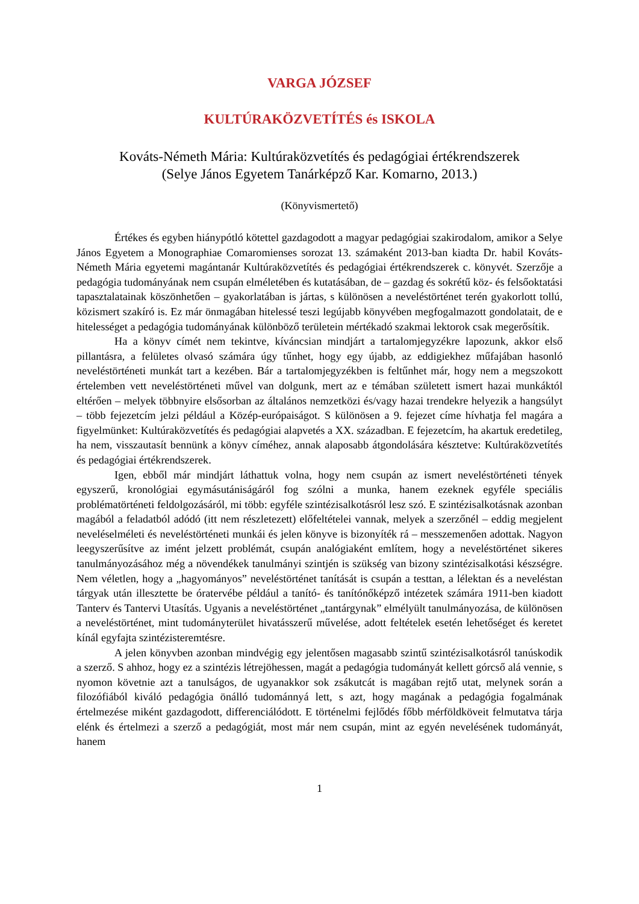VARGA JÓZSEF
KULTÚRAKÖZVETÍTÉS és ISKOLA
Kováts-Németh Mária: Kultúraközvetítés és pedagógiai értékrendszerek
(Selye János Egyetem Tanárképző Kar. Komarno, 2013.)
(Könyvismertető)
Értékes és egyben hiánypótló kötettel gazdagodott a magyar pedagógiai szakirodalom, amikor a Selye János Egyetem a Monographiae Comaromienses sorozat 13. számaként 2013-ban kiadta Dr. habil Kováts-Németh Mária egyetemi magántanár Kultúraközvetítés és pedagógiai értékrendszerek c. könyvét. Szerzője a pedagógia tudományának nem csupán elméletében és kutatásában, de – gazdag és sokrétű köz- és felsőoktatási tapasztalatainak köszönhetően – gyakorlatában is jártas, s különösen a neveléstörténet terén gyakorlott tollú, közismert szakíró is. Ez már önmagában hitelessé teszi legújabb könyvében megfogalmazott gondolatait, de e hitelességet a pedagógia tudományának különböző területein mértékadó szakmai lektorok csak megerősítik.
Ha a könyv címét nem tekintve, kíváncsian mindjárt a tartalomjegyzékre lapozunk, akkor első pillantásra, a felületes olvasó számára úgy tűnhet, hogy egy újabb, az eddigiekhez műfajában hasonló neveléstörténeti munkát tart a kezében. Bár a tartalomjegyzékben is feltűnhet már, hogy nem a megszokott értelemben vett neveléstörténeti művel van dolgunk, mert az e témában született ismert hazai munkáktól eltérően – melyek többnyire elsősorban az általános nemzetközi és/vagy hazai trendekre helyezik a hangsúlyt – több fejezetcím jelzi például a Közép-európaiságot. S különösen a 9. fejezet címe hívhatja fel magára a figyelmünket: Kultúraközvetítés és pedagógiai alapvetés a XX. században. E fejezetcím, ha akartuk eredetileg, ha nem, visszautasít bennünk a könyv címéhez, annak alaposabb átgondolására késztetve: Kultúraközvetítés és pedagógiai értékrendszerek.
Igen, ebből már mindjárt láthattuk volna, hogy nem csupán az ismert neveléstörténeti tények egyszerű, kronológiai egymásutániságáról fog szólni a munka, hanem ezeknek egyféle speciális problématörténeti feldolgozásáról, mi több: egyféle szintézisalkotásról lesz szó. E szintézisalkotásnak azonban magából a feladatból adódó (itt nem részletezett) előfeltételei vannak, melyek a szerzőnél – eddig megjelent neveléselméleti és neveléstörténeti munkái és jelen könyve is bizonyíték rá – messzemenően adottak. Nagyon leegyszerűsítve az imént jelzett problémát, csupán analógiaként említem, hogy a neveléstörténet sikeres tanulmányozásához még a növendékek tanulmányi szintjén is szükség van bizony szintézisalkotási készségre. Nem véletlen, hogy a „hagyományos” neveléstörténet tanítását is csupán a testtan, a lélektan és a neveléstan tárgyak után illesztette be óratervébe például a tanító- és tanítónőképző intézetek számára 1911-ben kiadott Tanterv és Tantervi Utasítás. Ugyanis a neveléstörténet „tantárgynak” elmélyült tanulmányozása, de különösen a neveléstörténet, mint tudományterület hivatásszerű művelése, adott feltételek esetén lehetőséget és keretet kínál egyfajta szintézisteremtésre.
A jelen könyvben azonban mindvégig egy jelentősen magasabb szintű szintézisalkotásról tanúskodik a szerző. S ahhoz, hogy ez a szintézis létrejöhessen, magát a pedagógia tudományát kellett górcső alá vennie, s nyomon követnie azt a tanulságos, de ugyanakkor sok zsákutcát is magában rejtő utat, melynek során a filozófiából kiváló pedagógia önálló tudománnyá lett, s azt, hogy magának a pedagógia fogalmának értelmezése miként gazdagodott, differenciálódott. E történelmi fejlődés főbb mérföldköveit felmutatva tárja elénk és értelmezi a szerző a pedagógiát, most már nem csupán, mint az egyén nevelésének tudományát, hanem
1